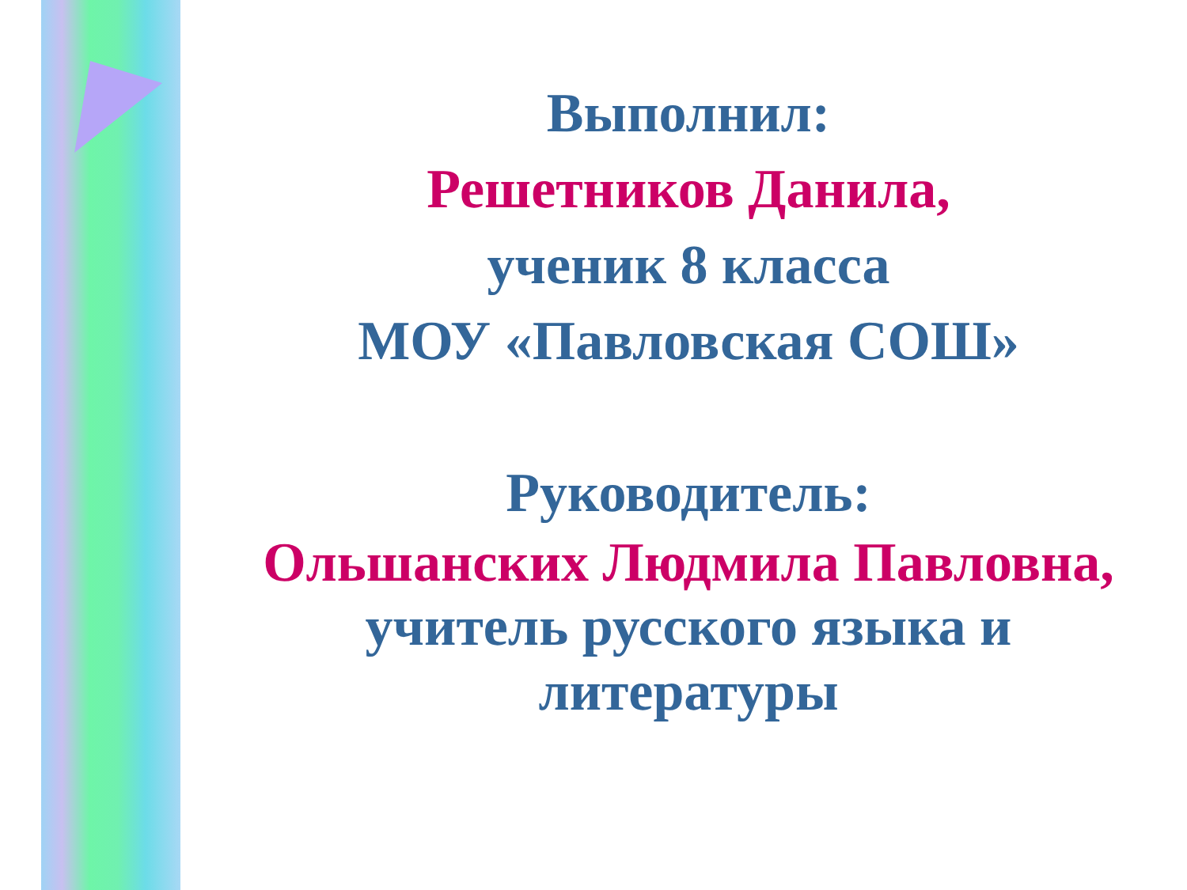Выполнил:
Решетников Данила,
ученик 8 класса
МОУ «Павловская СОШ»
Руководитель:
Ольшанских Людмила Павловна,
учитель русского языка и
литературы